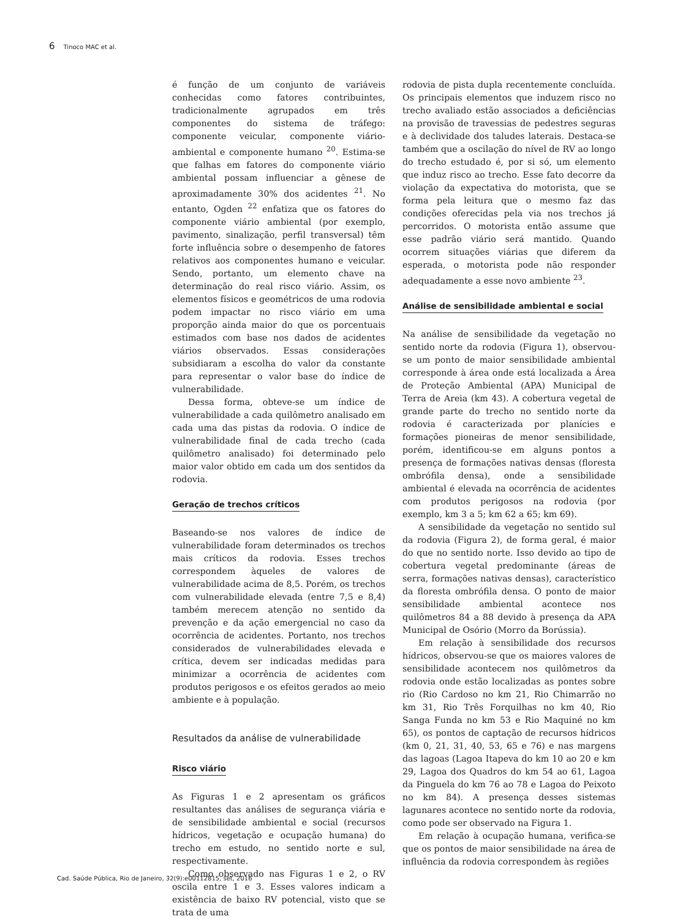6 Tinoco MAC et al.
é função de um conjunto de variáveis conhecidas como fatores contribuintes, tradicionalmente agrupados em três componentes do sistema de tráfego: componente veicular, componente viário-ambiental e componente humano <sup>20</sup>. Estima-se que falhas em fatores do componente viário ambiental possam influenciar a gênese de aproximadamente 30% dos acidentes <sup>21</sup>. No entanto, Ogden <sup>22</sup> enfatiza que os fatores do componente viário ambiental (por exemplo, pavimento, sinalização, perfil transversal) têm forte influência sobre o desempenho de fatores relativos aos componentes humano e veicular. Sendo, portanto, um elemento chave na determinação do real risco viário. Assim, os elementos físicos e geométricos de uma rodovia podem impactar no risco viário em uma proporção ainda maior do que os porcentuais estimados com base nos dados de acidentes viários observados. Essas considerações subsidiaram a escolha do valor da constante para representar o valor base do índice de vulnerabilidade.
Dessa forma, obteve-se um índice de vulnerabilidade a cada quilômetro analisado em cada uma das pistas da rodovia. O índice de vulnerabilidade final de cada trecho (cada quilômetro analisado) foi determinado pelo maior valor obtido em cada um dos sentidos da rodovia.
Geração de trechos críticos
Baseando-se nos valores de índice de vulnerabilidade foram determinados os trechos mais críticos da rodovia. Esses trechos correspondem àqueles de valores de vulnerabilidade acima de 8,5. Porém, os trechos com vulnerabilidade elevada (entre 7,5 e 8,4) também merecem atenção no sentido da prevenção e da ação emergencial no caso da ocorrência de acidentes. Portanto, nos trechos considerados de vulnerabilidades elevada e crítica, devem ser indicadas medidas para minimizar a ocorrência de acidentes com produtos perigosos e os efeitos gerados ao meio ambiente e à população.
Resultados da análise de vulnerabilidade
Risco viário
As Figuras 1 e 2 apresentam os gráficos resultantes das análises de segurança viária e de sensibilidade ambiental e social (recursos hídricos, vegetação e ocupação humana) do trecho em estudo, no sentido norte e sul, respectivamente.
Como observado nas Figuras 1 e 2, o RV oscila entre 1 e 3. Esses valores indicam a existência de baixo RV potencial, visto que se trata de uma
rodovia de pista dupla recentemente concluída. Os principais elementos que induzem risco no trecho avaliado estão associados a deficiências na provisão de travessias de pedestres seguras e à declividade dos taludes laterais. Destaca-se também que a oscilação do nível de RV ao longo do trecho estudado é, por si só, um elemento que induz risco ao trecho. Esse fato decorre da violação da expectativa do motorista, que se forma pela leitura que o mesmo faz das condições oferecidas pela via nos trechos já percorridos. O motorista então assume que esse padrão viário será mantido. Quando ocorrem situações viárias que diferem da esperada, o motorista pode não responder adequadamente a esse novo ambiente <sup>23</sup>.
Análise de sensibilidade ambiental e social
Na análise de sensibilidade da vegetação no sentido norte da rodovia (Figura 1), observou-se um ponto de maior sensibilidade ambiental corresponde à área onde está localizada a Área de Proteção Ambiental (APA) Municipal de Terra de Areia (km 43). A cobertura vegetal de grande parte do trecho no sentido norte da rodovia é caracterizada por planícies e formações pioneiras de menor sensibilidade, porém, identificou-se em alguns pontos a presença de formações nativas densas (floresta ombrófila densa), onde a sensibilidade ambiental é elevada na ocorrência de acidentes com produtos perigosos na rodovia (por exemplo, km 3 a 5; km 62 a 65; km 69).
A sensibilidade da vegetação no sentido sul da rodovia (Figura 2), de forma geral, é maior do que no sentido norte. Isso devido ao tipo de cobertura vegetal predominante (áreas de serra, formações nativas densas), característico da floresta ombrófila densa. O ponto de maior sensibilidade ambiental acontece nos quilômetros 84 a 88 devido à presença da APA Municipal de Osório (Morro da Borússia).
Em relação à sensibilidade dos recursos hídricos, observou-se que os maiores valores de sensibilidade acontecem nos quilômetros da rodovia onde estão localizadas as pontes sobre rio (Rio Cardoso no km 21, Rio Chimarrão no km 31, Rio Três Forquilhas no km 40, Rio Sanga Funda no km 53 e Rio Maquiné no km 65), os pontos de captação de recursos hídricos (km 0, 21, 31, 40, 53, 65 e 76) e nas margens das lagoas (Lagoa Itapeva do km 10 ao 20 e km 29, Lagoa dos Quadros do km 54 ao 61, Lagoa da Pinguela do km 76 ao 78 e Lagoa do Peixoto no km 84). A presença desses sistemas lagunares acontece no sentido norte da rodovia, como pode ser observado na Figura 1.
Em relação à ocupação humana, verifica-se que os pontos de maior sensibilidade na área de influência da rodovia correspondem às regiões
Cad. Saúde Pública, Rio de Janeiro, 32(9):e00112815, set, 2016